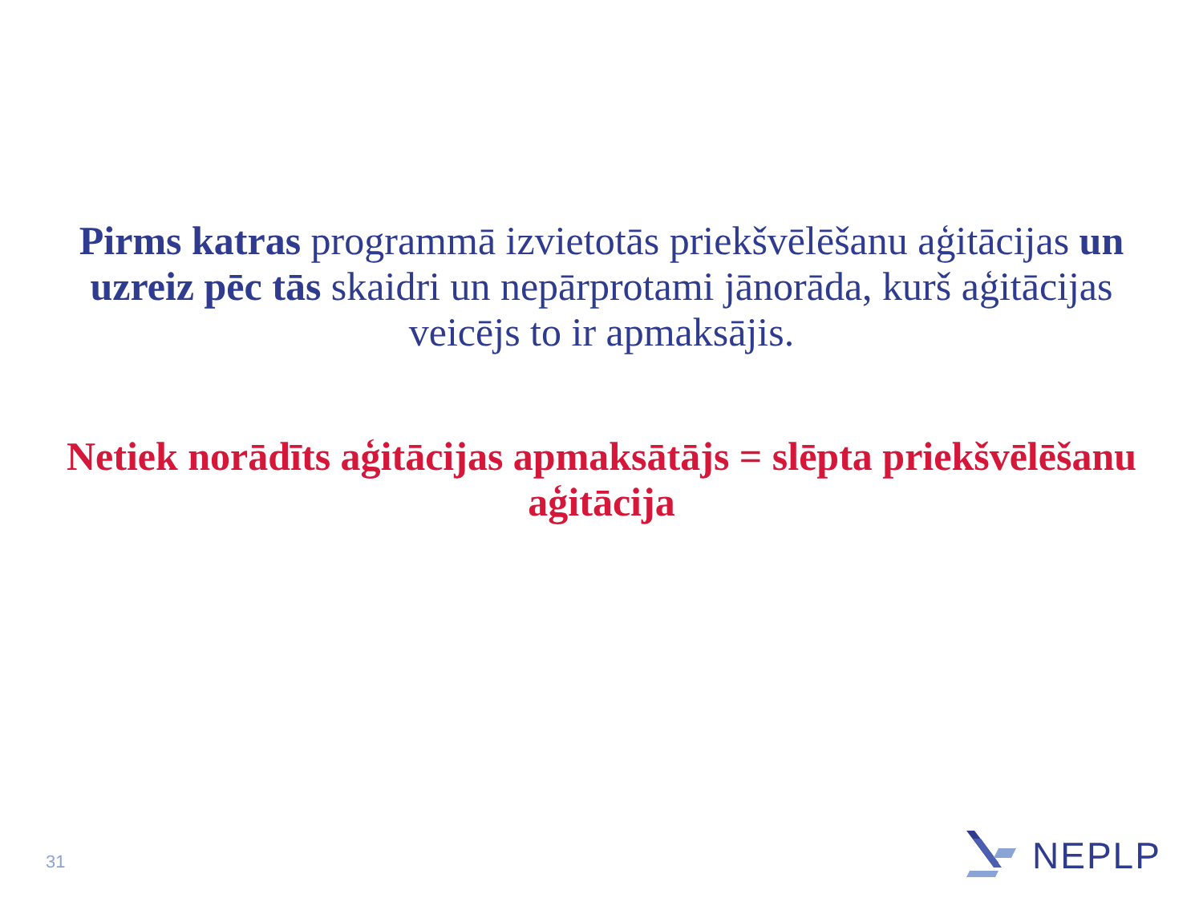Pirms katras programmā izvietotās priekšvēlēšanu aģitācijas un uzreiz pēc tās skaidri un nepārprotami jānorāda, kurš aģitācijas veicējs to ir apmaksājis.
Netiek norādīts aģitācijas apmaksātājs = slēpta priekšvēlēšanu aģitācija
31
NEPLP